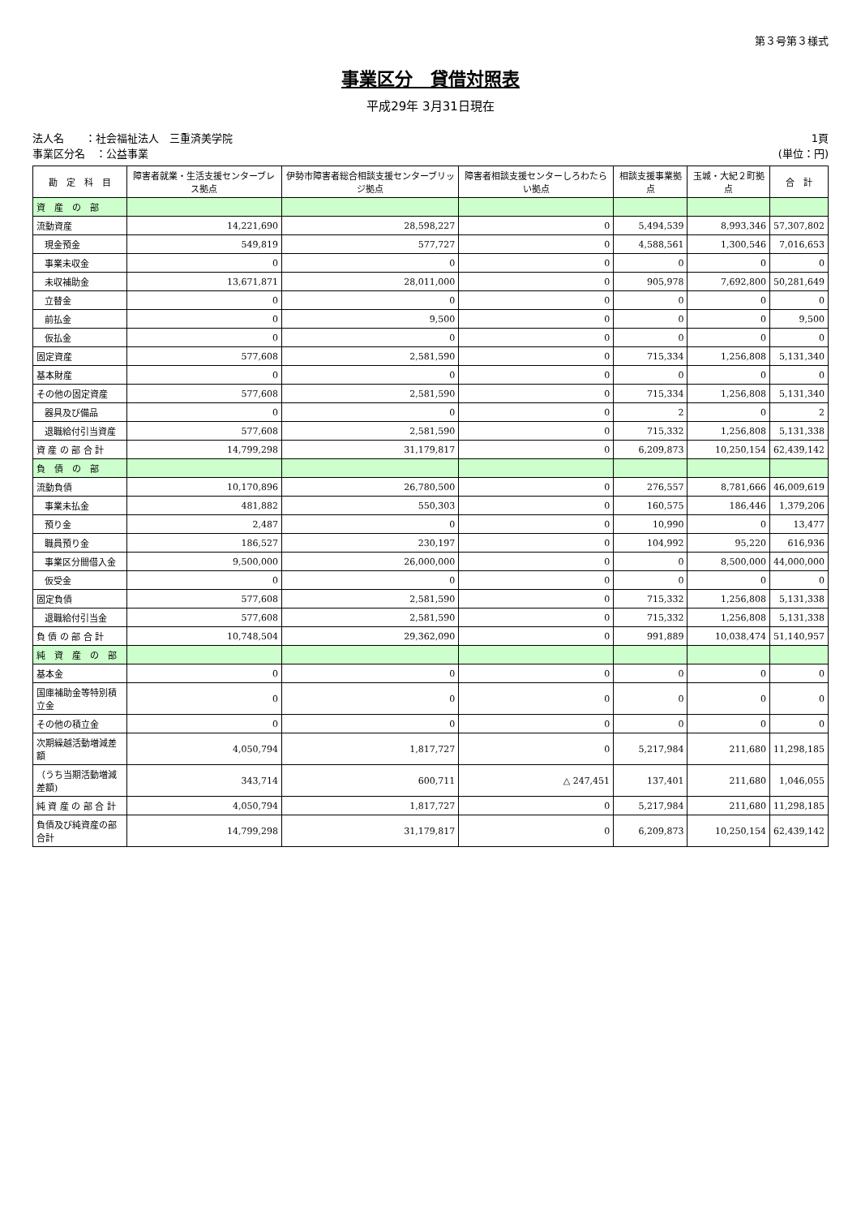第３号第３様式
事業区分　貸借対照表
平成29年 3月31日現在
法人名　　：社会福祉法人　三重済美学院
事業区分名　：公益事業
1頁
(単位：円)
| 勘 定 科 目 | 障害者就業・生活支援センターブレス拠点 | 伊勢市障害者総合相談支援センターブリッジ拠点 | 障害者相談支援センターしろわたらい拠点 | 相談支援事業拠点 | 玉城・大紀２町拠点 | 合 計 |
| --- | --- | --- | --- | --- | --- | --- |
| 資 産 の 部 | | | | | | |
| 流動資産 | 14,221,690 | 28,598,227 | 0 | 5,494,539 | 8,993,346 | 57,307,802 |
| 現金預金 | 549,819 | 577,727 | 0 | 4,588,561 | 1,300,546 | 7,016,653 |
| 事業未収金 | 0 | 0 | 0 | 0 | 0 | 0 |
| 未収補助金 | 13,671,871 | 28,011,000 | 0 | 905,978 | 7,692,800 | 50,281,649 |
| 立替金 | 0 | 0 | 0 | 0 | 0 | 0 |
| 前払金 | 0 | 9,500 | 0 | 0 | 0 | 9,500 |
| 仮払金 | 0 | 0 | 0 | 0 | 0 | 0 |
| 固定資産 | 577,608 | 2,581,590 | 0 | 715,334 | 1,256,808 | 5,131,340 |
| 基本財産 | 0 | 0 | 0 | 0 | 0 | 0 |
| その他の固定資産 | 577,608 | 2,581,590 | 0 | 715,334 | 1,256,808 | 5,131,340 |
| 器具及び備品 | 0 | 0 | 0 | 2 | 0 | 2 |
| 退職給付引当資産 | 577,608 | 2,581,590 | 0 | 715,332 | 1,256,808 | 5,131,338 |
| 資 産 の 部 合 計 | 14,799,298 | 31,179,817 | 0 | 6,209,873 | 10,250,154 | 62,439,142 |
| 負 債 の 部 | | | | | | |
| 流動負債 | 10,170,896 | 26,780,500 | 0 | 276,557 | 8,781,666 | 46,009,619 |
| 事業未払金 | 481,882 | 550,303 | 0 | 160,575 | 186,446 | 1,379,206 |
| 預り金 | 2,487 | 0 | 0 | 10,990 | 0 | 13,477 |
| 職員預り金 | 186,527 | 230,197 | 0 | 104,992 | 95,220 | 616,936 |
| 事業区分間借入金 | 9,500,000 | 26,000,000 | 0 | 0 | 8,500,000 | 44,000,000 |
| 仮受金 | 0 | 0 | 0 | 0 | 0 | 0 |
| 固定負債 | 577,608 | 2,581,590 | 0 | 715,332 | 1,256,808 | 5,131,338 |
| 退職給付引当金 | 577,608 | 2,581,590 | 0 | 715,332 | 1,256,808 | 5,131,338 |
| 負 債 の 部 合 計 | 10,748,504 | 29,362,090 | 0 | 991,889 | 10,038,474 | 51,140,957 |
| 純 資 産 の 部 | | | | | | |
| 基本金 | 0 | 0 | 0 | 0 | 0 | 0 |
| 国庫補助金等特別積立金 | 0 | 0 | 0 | 0 | 0 | 0 |
| その他の積立金 | 0 | 0 | 0 | 0 | 0 | 0 |
| 次期繰越活動増減差額 | 4,050,794 | 1,817,727 | 0 | 5,217,984 | 211,680 | 11,298,185 |
| （うち当期活動増減差額) | 343,714 | 600,711 | △ 247,451 | 137,401 | 211,680 | 1,046,055 |
| 純 資 産 の 部 合 計 | 4,050,794 | 1,817,727 | 0 | 5,217,984 | 211,680 | 11,298,185 |
| 負債及び純資産の部合計 | 14,799,298 | 31,179,817 | 0 | 6,209,873 | 10,250,154 | 62,439,142 |